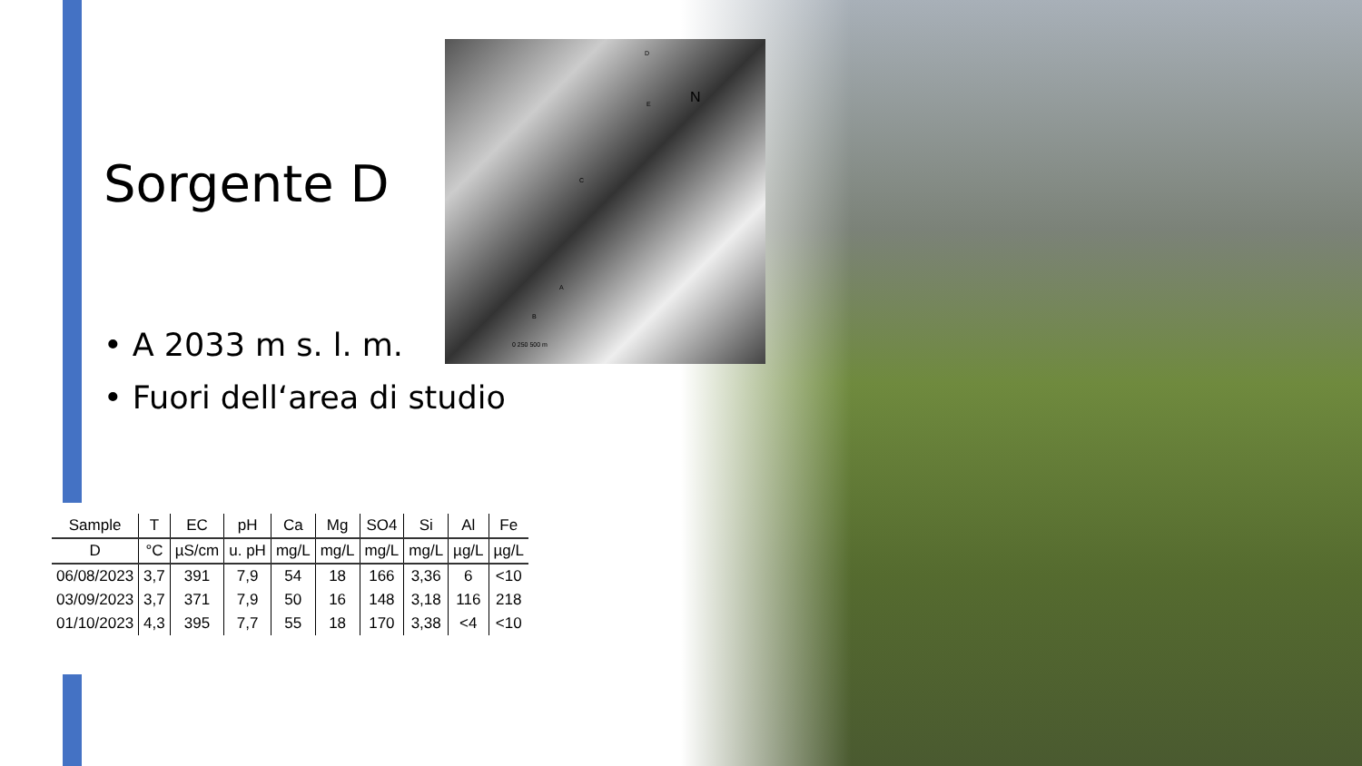D
E
C
A
B
N
0 250 500 m
Sorgente D
• A 2033 m s. l. m.
• Fuori dell‘area di studio
| Sample | T | EC | pH | Ca | Mg | SO4 | Si | Al | Fe |
| --- | --- | --- | --- | --- | --- | --- | --- | --- | --- |
| D | °C | µS/cm | u. pH | mg/L | mg/L | mg/L | mg/L | µg/L | µg/L |
| 06/08/2023 | 3,7 | 391 | 7,9 | 54 | 18 | 166 | 3,36 | 6 | <10 |
| 03/09/2023 | 3,7 | 371 | 7,9 | 50 | 16 | 148 | 3,18 | 116 | 218 |
| 01/10/2023 | 4,3 | 395 | 7,7 | 55 | 18 | 170 | 3,38 | <4 | <10 |